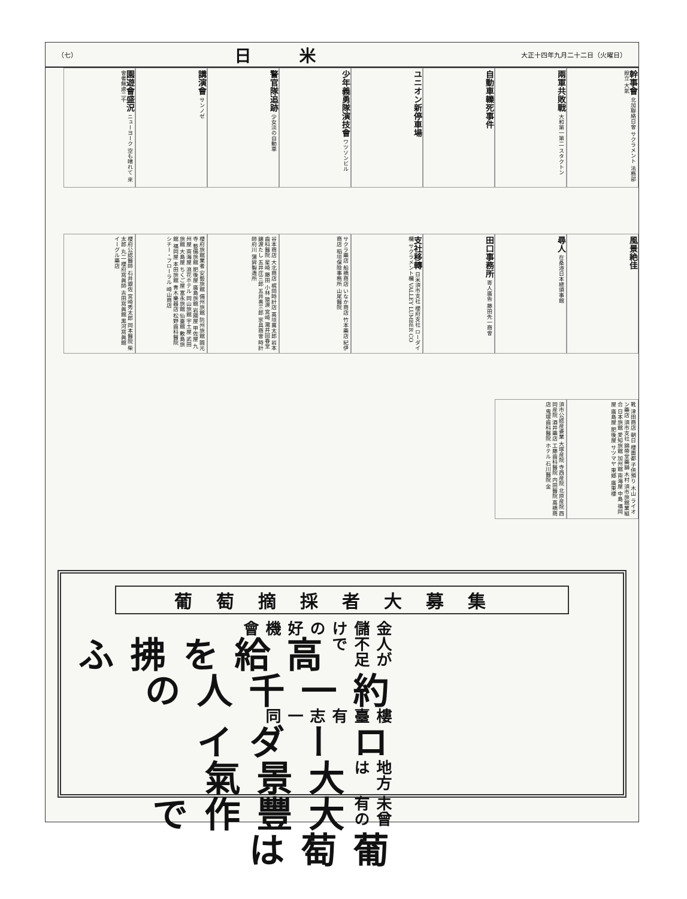（七） 日米 大正十四年九月二十二日（火曜日）
幹事會 北加聯絡日會 サクラメント 法務部設立 大氣
兩軍共敗戰 大和第一第二 スタクトン
自動車轢死事件
ユニオン新停車場
少年義勇隊演技會 ワツソンビル
警官隊追跡 少女淡の自動車
講演會 サンノゼ
園遊會盛況 ニューヨーク 空も晴れて 來會者無慮二千
風景絶佳
尋人 在桑港日本總領事館
田口事務所 寄人廣告 藤田先一商會
支社移轉 日米須市支社 櫻府支社 ローダイ欄 サクラメント欄 VALLEY LUMBER CO
サクラ藥店 船橋商店 いなか商店 竹本藥店 紀伊商店 稻垣保險事務所 山尾醫院
谷本商店 大北商店 梶田時計店 高垣萬太郎 岩本齒科醫院 星崎 藤田 小林 猿渡 宮崎 瀧井回春堂 讓渡たし 五井庄三郎 五井喜三郎 家具商會 時計師府川 蒲鉾製造所
櫻府旅館業者 安藝旅館 備州旅館 防州旅館 圓光寺 藝備旅館 肥後屋 廣島旅館 岩國屋 甲佐屋 九州屋 南海屋 浪花ホテル 岡山旅館 宇土屋 武田旅館 大島屋 ちくご屋 富永旅館 仙臺館 敷島旅館 福岡屋 本田旅館 青木樂器店 松野齒科醫院 シチー・フローラル 崎山商店
櫻府公認醫師 石井銀佐 宮崎秀太郎 岡本醫院 柴太郎 丸二 櫻府寫眞師 吉田寫眞館 黒河寫眞館 イーグル藥店
靴 津田商店 朝日 櫻面都 子供預り 木山 ライオン藥店 須市支社 錦帶堂藥舖 木村 須市旅館業組合 日本旅館 愛知旅館 加州館 南海屋 中島 福岡屋 廣島屋 肥後屋 サツマヤ 東郷 廣東樓
須市公認産婆業 大塚産院 寺西産院 北原産院 西岡産院 酒井藥店 工藤齒科醫院 内田醫院 高橋商店 鬼塚齒科醫院 ホテル 石川醫院 金
葡萄摘採者大募集
葡萄は
未曾有の大豐作で
地方は 大景氣
ローダイ
樓臺有志一同
約一千人の
人が不足で 高給を拂ふ
金儲けの好機會